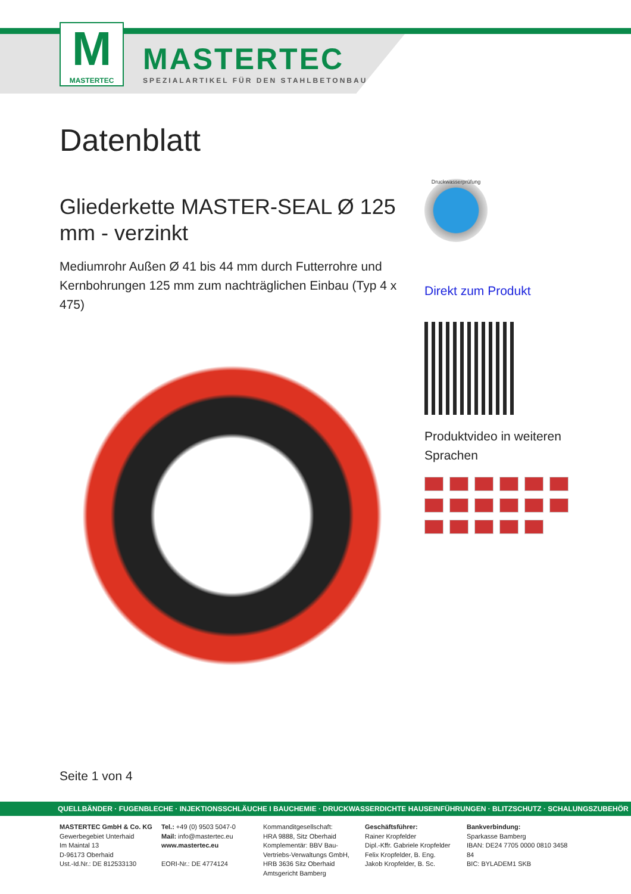M
MASTERTEC
MASTERTEC
SPEZIALARTIKEL FÜR DEN STAHLBETONBAU
Datenblatt
Gliederkette MASTER-SEAL Ø 125 mm - verzinkt
Mediumrohr Außen Ø 41 bis 44 mm durch Futterrohre und Kernbohrungen 125 mm zum nachträglichen Einbau (Typ 4 x 475)
Druckwasserprüfung
Direkt zum Produkt
Produktvideo in weiteren Sprachen
Seite 1 von 4
QUELLBÄNDER · FUGENBLECHE · INJEKTIONSSCHLÄUCHE I BAUCHEMIE · DRUCKWASSERDICHTE HAUSEINFÜHRUNGEN · BLITZSCHUTZ · SCHALUNGSZUBEHÖR
MASTERTEC GmbH & Co. KG
Gewerbegebiet Unterhaid
Im Maintal 13
D-96173 Oberhaid
Ust.-Id.Nr.: DE 812533130
Tel.: +49 (0) 9503 5047-0
Mail: info@mastertec.eu
www.mastertec.eu
EORI-Nr.: DE 4774124
Kommanditgesellschaft:
HRA 9888, Sitz Oberhaid
Komplementär: BBV Bau-Vertriebs-Verwaltungs GmbH,
HRB 3636 Sitz Oberhaid
Amtsgericht Bamberg
Geschäftsführer:
Rainer Kropfelder
Dipl.-Kffr. Gabriele Kropfelder
Felix Kropfelder, B. Eng.
Jakob Kropfelder, B. Sc.
Bankverbindung:
Sparkasse Bamberg
IBAN: DE24 7705 0000 0810 3458 84
BIC: BYLADEM1 SKB